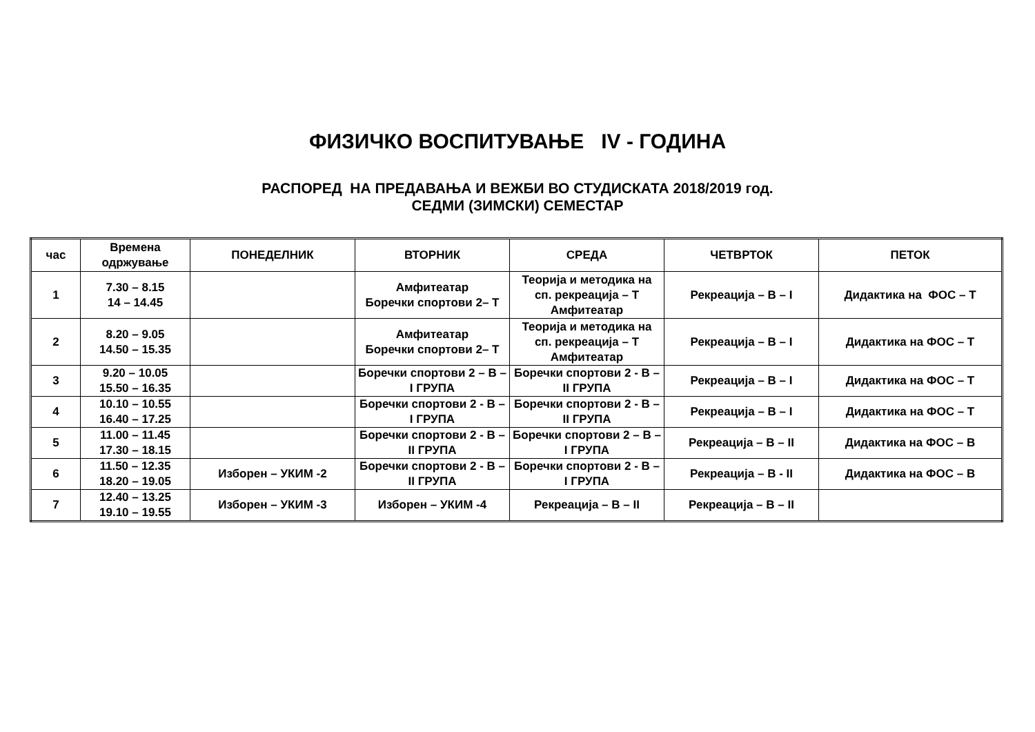ФИЗИЧКО ВОСПИТУВАЊЕ IV - ГОДИНА
РАСПОРЕД НА ПРЕДАВАЊА И ВЕЖБИ ВО СТУДИСКАТА 2018/2019 год.
СЕДМИ (ЗИМСКИ) СЕМЕСТАР
| час | Времена одржување | ПОНЕДЕЛНИК | ВТОРНИК | СРЕДА | ЧЕТВРТОК | ПЕТОК |
| 1 | 7.30 – 8.15 14 – 14.45 | | Амфитеатар Боречки спортови 2– Т | Теорија и методика на сп. рекреација – Т Амфитеатар | Рекреација – В – I | Дидактика на ФОС – Т |
| 2 | 8.20 – 9.05 14.50 – 15.35 | | Амфитеатар Боречки спортови 2– Т | Теорија и методика на сп. рекреација – Т Амфитеатар | Рекреација – В – I | Дидактика на ФОС – Т |
| 3 | 9.20 – 10.05 15.50 – 16.35 | | Боречки спортови 2 – В – I ГРУПА | Боречки спортови 2 - В – II ГРУПА | Рекреација – В – I | Дидактика на ФОС – Т |
| 4 | 10.10 – 10.55 16.40 – 17.25 | | Боречки спортови 2 - В – I ГРУПА | Боречки спортови 2 - В – II ГРУПА | Рекреација – В – I | Дидактика на ФОС – Т |
| 5 | 11.00 – 11.45 17.30 – 18.15 | | Боречки спортови 2 - В – II ГРУПА | Боречки спортови 2 – В – I ГРУПА | Рекреација – В – II | Дидактика на ФОС – В |
| 6 | 11.50 – 12.35 18.20 – 19.05 | Изборен – УКИМ -2 | Боречки спортови 2 - В – II ГРУПА | Боречки спортови 2 - В – I ГРУПА | Рекреација – В - II | Дидактика на ФОС – В |
| 7 | 12.40 – 13.25 19.10 – 19.55 | Изборен – УКИМ -3 | Изборен – УКИМ -4 | Рекреација – В – II | Рекреација – В – II | |